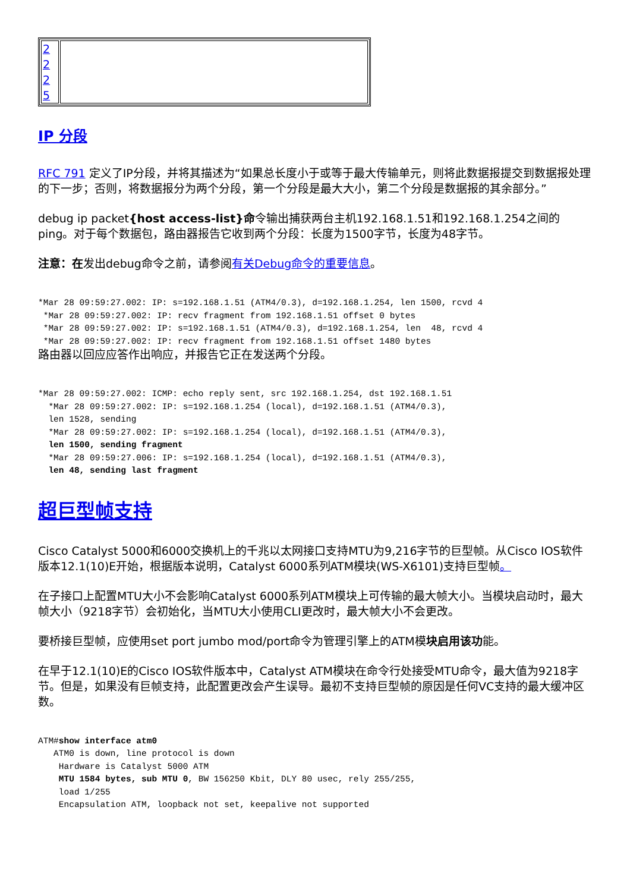| 2 2 2 5 | |
IP 分段
RFC 791 定义了IP分段，并将其描述为“如果总长度小于或等于最大传输单元，则将此数据报提交到数据报处理的下一步；否则，将数据报分为两个分段，第一个分段是最大大小，第二个分段是数据报的其余部分。”
debug ip packet{host access-list}命令输出捕获两台主机192.168.1.51和192.168.1.254之间的ping。对于每个数据包，路由器报告它收到两个分段：长度为1500字节，长度为48字节。
注意：在发出debug命令之前，请参阅有关Debug命令的重要信息。
*Mar 28 09:59:27.002: IP: s=192.168.1.51 (ATM4/0.3), d=192.168.1.254, len 1500, rcvd 4
 *Mar 28 09:59:27.002: IP: recv fragment from 192.168.1.51 offset 0 bytes
 *Mar 28 09:59:27.002: IP: s=192.168.1.51 (ATM4/0.3), d=192.168.1.254, len  48, rcvd 4
 *Mar 28 09:59:27.002: IP: recv fragment from 192.168.1.51 offset 1480 bytes
路由器以回应应答作出响应，并报告它正在发送两个分段。
*Mar 28 09:59:27.002: ICMP: echo reply sent, src 192.168.1.254, dst 192.168.1.51
  *Mar 28 09:59:27.002: IP: s=192.168.1.254 (local), d=192.168.1.51 (ATM4/0.3),
  len 1528, sending
  *Mar 28 09:59:27.002: IP: s=192.168.1.254 (local), d=192.168.1.51 (ATM4/0.3),
  len 1500, sending fragment
  *Mar 28 09:59:27.006: IP: s=192.168.1.254 (local), d=192.168.1.51 (ATM4/0.3),
  len 48, sending last fragment
超巨型帧支持
Cisco Catalyst 5000和6000交换机上的千兆以太网接口支持MTU为9,216字节的巨型帧。从Cisco IOS软件版本12.1(10)E开始，根据版本说明，Catalyst 6000系列ATM模块(WS-X6101)支持巨型帧。
在子接口上配置MTU大小不会影响Catalyst 6000系列ATM模块上可传输的最大帧大小。当模块启动时，最大帧大小（9218字节）会初始化，当MTU大小使用CLI更改时，最大帧大小不会更改。
要桥接巨型帧，应使用set port jumbo mod/port命令为管理引擎上的ATM模块启用该功能。
在早于12.1(10)E的Cisco IOS软件版本中，Catalyst ATM模块在命令行处接受MTU命令，最大值为9218字节。但是，如果没有巨帧支持，此配置更改会产生误导。最初不支持巨型帧的原因是任何VC支持的最大缓冲区数。
ATM#show interface atm0
   ATM0 is down, line protocol is down
    Hardware is Catalyst 5000 ATM
    MTU 1584 bytes, sub MTU 0, BW 156250 Kbit, DLY 80 usec, rely 255/255,
    load 1/255
    Encapsulation ATM, loopback not set, keepalive not supported